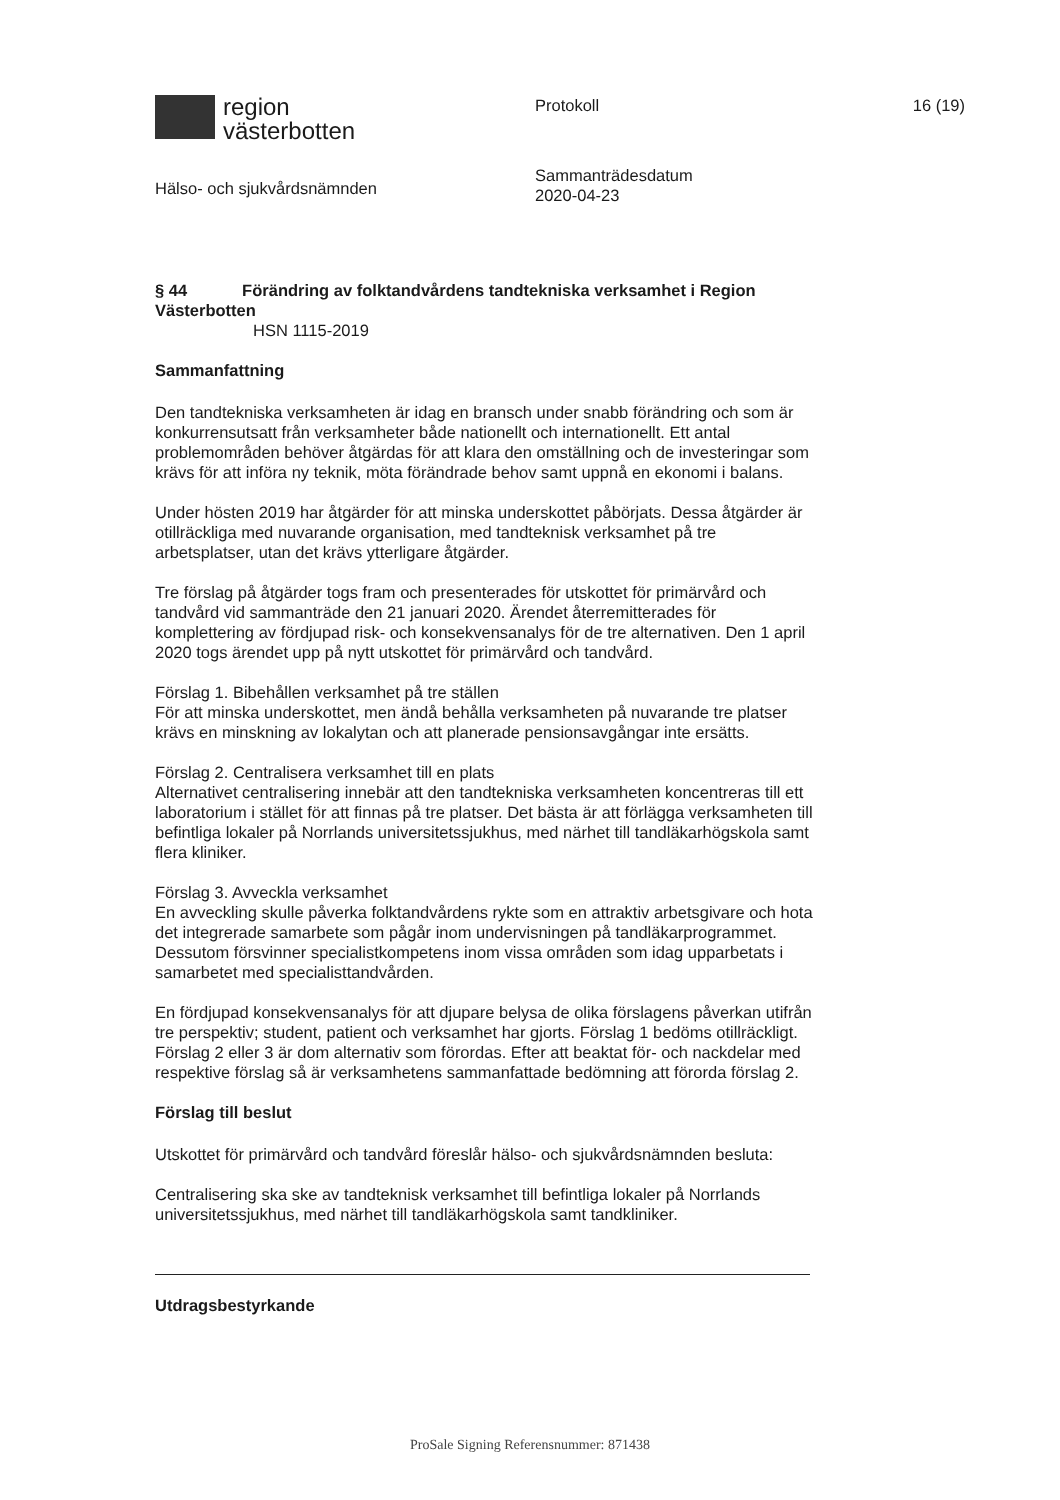region
västerbotten
Hälso- och sjukvårdsnämnden
Protokoll
Sammanträdesdatum
2020-04-23
16 (19)
§ 44 Förändring av folktandvårdens tandtekniska verksamhet i Region Västerbotten
HSN 1115-2019
Sammanfattning
Den tandtekniska verksamheten är idag en bransch under snabb förändring och som är konkurrensutsatt från verksamheter både nationellt och internationellt. Ett antal problemområden behöver åtgärdas för att klara den omställning och de investeringar som krävs för att införa ny teknik, möta förändrade behov samt uppnå en ekonomi i balans.
Under hösten 2019 har åtgärder för att minska underskottet påbörjats. Dessa åtgärder är otillräckliga med nuvarande organisation, med tandteknisk verksamhet på tre arbetsplatser, utan det krävs ytterligare åtgärder.
Tre förslag på åtgärder togs fram och presenterades för utskottet för primärvård och tandvård vid sammanträde den 21 januari 2020. Ärendet återremitterades för komplettering av fördjupad risk- och konsekvensanalys för de tre alternativen. Den 1 april 2020 togs ärendet upp på nytt utskottet för primärvård och tandvård.
Förslag 1. Bibehållen verksamhet på tre ställen
För att minska underskottet, men ändå behålla verksamheten på nuvarande tre platser krävs en minskning av lokalytan och att planerade pensionsavgångar inte ersätts.
Förslag 2. Centralisera verksamhet till en plats
Alternativet centralisering innebär att den tandtekniska verksamheten koncentreras till ett laboratorium i stället för att finnas på tre platser. Det bästa är att förlägga verksamheten till befintliga lokaler på Norrlands universitetssjukhus, med närhet till tandläkarhögskola samt flera kliniker.
Förslag 3. Avveckla verksamhet
En avveckling skulle påverka folktandvårdens rykte som en attraktiv arbetsgivare och hota det integrerade samarbete som pågår inom undervisningen på tandläkarprogrammet. Dessutom försvinner specialistkompetens inom vissa områden som idag upparbetats i samarbetet med specialisttandvården.
En fördjupad konsekvensanalys för att djupare belysa de olika förslagens påverkan utifrån tre perspektiv; student, patient och verksamhet har gjorts. Förslag 1 bedöms otillräckligt. Förslag 2 eller 3 är dom alternativ som förordas. Efter att beaktat för- och nackdelar med respektive förslag så är verksamhetens sammanfattade bedömning att förorda förslag 2.
Förslag till beslut
Utskottet för primärvård och tandvård föreslår hälso- och sjukvårdsnämnden besluta:
Centralisering ska ske av tandteknisk verksamhet till befintliga lokaler på Norrlands universitetssjukhus, med närhet till tandläkarhögskola samt tandkliniker.
Utdragsbestyrkande
ProSale Signing Referensnummer: 871438